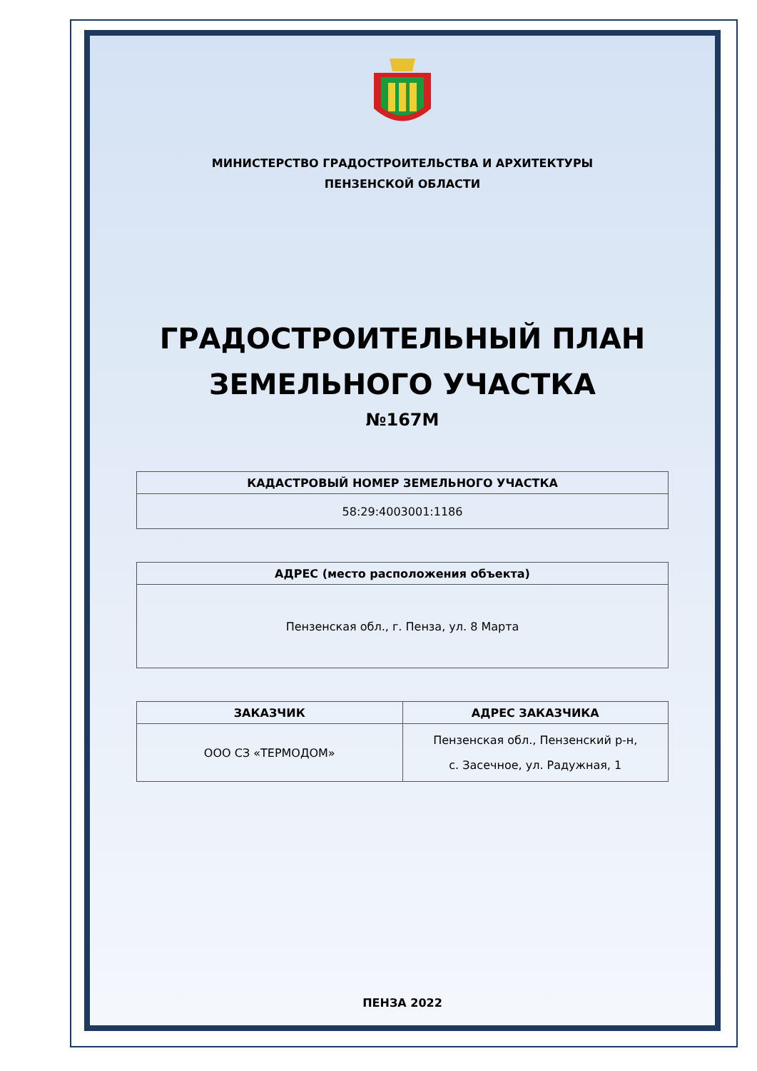МИНИСТЕРСТВО ГРАДОСТРОИТЕЛЬСТВА И АРХИТЕКТУРЫ
ПЕНЗЕНСКОЙ ОБЛАСТИ
ГРАДОСТРОИТЕЛЬНЫЙ ПЛАН
ЗЕМЕЛЬНОГО УЧАСТКА
№167М
| КАДАСТРОВЫЙ НОМЕР ЗЕМЕЛЬНОГО УЧАСТКА |
| --- |
| 58:29:4003001:1186 |
| АДРЕС (место расположения объекта) |
| --- |
| Пензенская обл., г. Пенза, ул. 8 Марта |
| ЗАКАЗЧИК | АДРЕС ЗАКАЗЧИКА |
| --- | --- |
| ООО СЗ «ТЕРМОДОМ» | Пензенская обл., Пензенский р-н, с. Засечное, ул. Радужная, 1 |
ПЕНЗА 2022